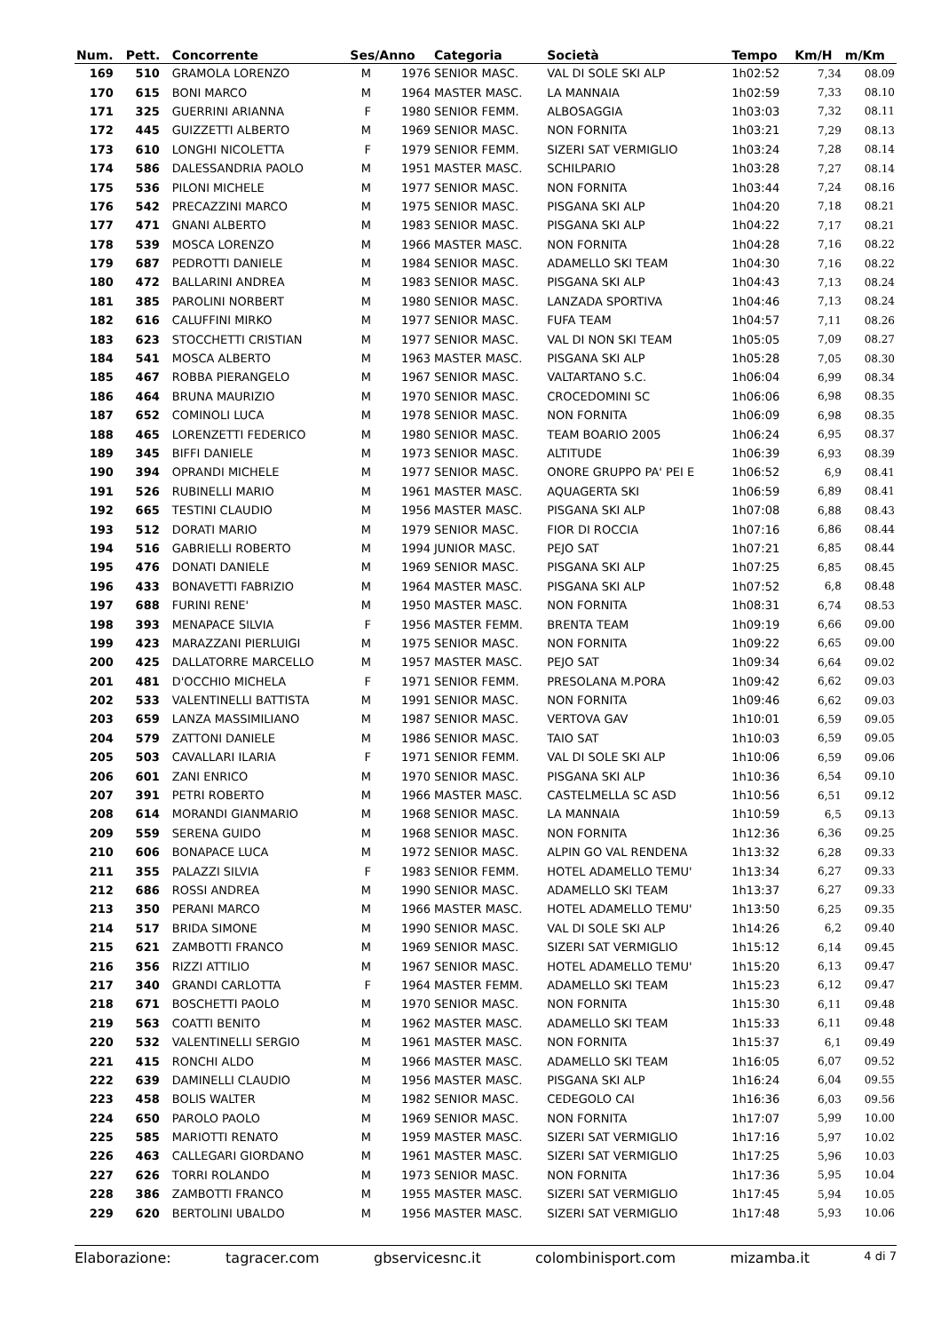| Num. | Pett. | Concorrente | Ses/Anno | | Categoria | Società | Tempo | Km/H | m/Km |
| --- | --- | --- | --- | --- | --- | --- | --- | --- | --- |
| 169 | 510 | GRAMOLA LORENZO | M | 1976 | SENIOR MASC. | VAL DI SOLE SKI ALP | 1h02:52 | 7,34 | 08.09 |
| 170 | 615 | BONI MARCO | M | 1964 | MASTER MASC. | LA MANNAIA | 1h02:59 | 7,33 | 08.10 |
| 171 | 325 | GUERRINI ARIANNA | F | 1980 | SENIOR FEMM. | ALBOSAGGIA | 1h03:03 | 7,32 | 08.11 |
| 172 | 445 | GUIZZETTI ALBERTO | M | 1969 | SENIOR MASC. | NON FORNITA | 1h03:21 | 7,29 | 08.13 |
| 173 | 610 | LONGHI NICOLETTA | F | 1979 | SENIOR FEMM. | SIZERI SAT VERMIGLIO | 1h03:24 | 7,28 | 08.14 |
| 174 | 586 | DALESSANDRIA PAOLO | M | 1951 | MASTER MASC. | SCHILPARIO | 1h03:28 | 7,27 | 08.14 |
| 175 | 536 | PILONI MICHELE | M | 1977 | SENIOR MASC. | NON FORNITA | 1h03:44 | 7,24 | 08.16 |
| 176 | 542 | PRECAZZINI MARCO | M | 1975 | SENIOR MASC. | PISGANA SKI ALP | 1h04:20 | 7,18 | 08.21 |
| 177 | 471 | GNANI ALBERTO | M | 1983 | SENIOR MASC. | PISGANA SKI ALP | 1h04:22 | 7,17 | 08.21 |
| 178 | 539 | MOSCA LORENZO | M | 1966 | MASTER MASC. | NON FORNITA | 1h04:28 | 7,16 | 08.22 |
| 179 | 687 | PEDROTTI DANIELE | M | 1984 | SENIOR MASC. | ADAMELLO SKI TEAM | 1h04:30 | 7,16 | 08.22 |
| 180 | 472 | BALLARINI ANDREA | M | 1983 | SENIOR MASC. | PISGANA SKI ALP | 1h04:43 | 7,13 | 08.24 |
| 181 | 385 | PAROLINI NORBERT | M | 1980 | SENIOR MASC. | LANZADA SPORTIVA | 1h04:46 | 7,13 | 08.24 |
| 182 | 616 | CALUFFINI MIRKO | M | 1977 | SENIOR MASC. | FUFA TEAM | 1h04:57 | 7,11 | 08.26 |
| 183 | 623 | STOCCHETTI CRISTIAN | M | 1977 | SENIOR MASC. | VAL DI NON SKI TEAM | 1h05:05 | 7,09 | 08.27 |
| 184 | 541 | MOSCA ALBERTO | M | 1963 | MASTER MASC. | PISGANA SKI ALP | 1h05:28 | 7,05 | 08.30 |
| 185 | 467 | ROBBA PIERANGELO | M | 1967 | SENIOR MASC. | VALTARTANO S.C. | 1h06:04 | 6,99 | 08.34 |
| 186 | 464 | BRUNA MAURIZIO | M | 1970 | SENIOR MASC. | CROCEDOMINI SC | 1h06:06 | 6,98 | 08.35 |
| 187 | 652 | COMINOLI LUCA | M | 1978 | SENIOR MASC. | NON FORNITA | 1h06:09 | 6,98 | 08.35 |
| 188 | 465 | LORENZETTI FEDERICO | M | 1980 | SENIOR MASC. | TEAM BOARIO 2005 | 1h06:24 | 6,95 | 08.37 |
| 189 | 345 | BIFFI DANIELE | M | 1973 | SENIOR MASC. | ALTITUDE | 1h06:39 | 6,93 | 08.39 |
| 190 | 394 | OPRANDI MICHELE | M | 1977 | SENIOR MASC. | ONORE GRUPPO PA' PEI E | 1h06:52 | 6,9 | 08.41 |
| 191 | 526 | RUBINELLI MARIO | M | 1961 | MASTER MASC. | AQUAGERTA SKI | 1h06:59 | 6,89 | 08.41 |
| 192 | 665 | TESTINI CLAUDIO | M | 1956 | MASTER MASC. | PISGANA SKI ALP | 1h07:08 | 6,88 | 08.43 |
| 193 | 512 | DORATI MARIO | M | 1979 | SENIOR MASC. | FIOR DI ROCCIA | 1h07:16 | 6,86 | 08.44 |
| 194 | 516 | GABRIELLI ROBERTO | M | 1994 | JUNIOR MASC. | PEJO SAT | 1h07:21 | 6,85 | 08.44 |
| 195 | 476 | DONATI DANIELE | M | 1969 | SENIOR MASC. | PISGANA SKI ALP | 1h07:25 | 6,85 | 08.45 |
| 196 | 433 | BONAVETTI FABRIZIO | M | 1964 | MASTER MASC. | PISGANA SKI ALP | 1h07:52 | 6,8 | 08.48 |
| 197 | 688 | FURINI RENE' | M | 1950 | MASTER MASC. | NON FORNITA | 1h08:31 | 6,74 | 08.53 |
| 198 | 393 | MENAPACE SILVIA | F | 1956 | MASTER FEMM. | BRENTA TEAM | 1h09:19 | 6,66 | 09.00 |
| 199 | 423 | MARAZZANI PIERLUIGI | M | 1975 | SENIOR MASC. | NON FORNITA | 1h09:22 | 6,65 | 09.00 |
| 200 | 425 | DALLATORRE MARCELLO | M | 1957 | MASTER MASC. | PEJO SAT | 1h09:34 | 6,64 | 09.02 |
| 201 | 481 | D'OCCHIO MICHELA | F | 1971 | SENIOR FEMM. | PRESOLANA M.PORA | 1h09:42 | 6,62 | 09.03 |
| 202 | 533 | VALENTINELLI BATTISTA | M | 1991 | SENIOR MASC. | NON FORNITA | 1h09:46 | 6,62 | 09.03 |
| 203 | 659 | LANZA MASSIMILIANO | M | 1987 | SENIOR MASC. | VERTOVA GAV | 1h10:01 | 6,59 | 09.05 |
| 204 | 579 | ZATTONI DANIELE | M | 1986 | SENIOR MASC. | TAIO SAT | 1h10:03 | 6,59 | 09.05 |
| 205 | 503 | CAVALLARI ILARIA | F | 1971 | SENIOR FEMM. | VAL DI SOLE SKI ALP | 1h10:06 | 6,59 | 09.06 |
| 206 | 601 | ZANI ENRICO | M | 1970 | SENIOR MASC. | PISGANA SKI ALP | 1h10:36 | 6,54 | 09.10 |
| 207 | 391 | PETRI ROBERTO | M | 1966 | MASTER MASC. | CASTELMELLA SC ASD | 1h10:56 | 6,51 | 09.12 |
| 208 | 614 | MORANDI GIANMARIO | M | 1968 | SENIOR MASC. | LA MANNAIA | 1h10:59 | 6,5 | 09.13 |
| 209 | 559 | SERENA GUIDO | M | 1968 | SENIOR MASC. | NON FORNITA | 1h12:36 | 6,36 | 09.25 |
| 210 | 606 | BONAPACE LUCA | M | 1972 | SENIOR MASC. | ALPIN GO VAL RENDENA | 1h13:32 | 6,28 | 09.33 |
| 211 | 355 | PALAZZI SILVIA | F | 1983 | SENIOR FEMM. | HOTEL ADAMELLO TEMU' | 1h13:34 | 6,27 | 09.33 |
| 212 | 686 | ROSSI ANDREA | M | 1990 | SENIOR MASC. | ADAMELLO SKI TEAM | 1h13:37 | 6,27 | 09.33 |
| 213 | 350 | PERANI MARCO | M | 1966 | MASTER MASC. | HOTEL ADAMELLO TEMU' | 1h13:50 | 6,25 | 09.35 |
| 214 | 517 | BRIDA SIMONE | M | 1990 | SENIOR MASC. | VAL DI SOLE SKI ALP | 1h14:26 | 6,2 | 09.40 |
| 215 | 621 | ZAMBOTTI FRANCO | M | 1969 | SENIOR MASC. | SIZERI SAT VERMIGLIO | 1h15:12 | 6,14 | 09.45 |
| 216 | 356 | RIZZI ATTILIO | M | 1967 | SENIOR MASC. | HOTEL ADAMELLO TEMU' | 1h15:20 | 6,13 | 09.47 |
| 217 | 340 | GRANDI CARLOTTA | F | 1964 | MASTER FEMM. | ADAMELLO SKI TEAM | 1h15:23 | 6,12 | 09.47 |
| 218 | 671 | BOSCHETTI PAOLO | M | 1970 | SENIOR MASC. | NON FORNITA | 1h15:30 | 6,11 | 09.48 |
| 219 | 563 | COATTI BENITO | M | 1962 | MASTER MASC. | ADAMELLO SKI TEAM | 1h15:33 | 6,11 | 09.48 |
| 220 | 532 | VALENTINELLI SERGIO | M | 1961 | MASTER MASC. | NON FORNITA | 1h15:37 | 6,1 | 09.49 |
| 221 | 415 | RONCHI ALDO | M | 1966 | MASTER MASC. | ADAMELLO SKI TEAM | 1h16:05 | 6,07 | 09.52 |
| 222 | 639 | DAMINELLI CLAUDIO | M | 1956 | MASTER MASC. | PISGANA SKI ALP | 1h16:24 | 6,04 | 09.55 |
| 223 | 458 | BOLIS WALTER | M | 1982 | SENIOR MASC. | CEDEGOLO CAI | 1h16:36 | 6,03 | 09.56 |
| 224 | 650 | PAROLO PAOLO | M | 1969 | SENIOR MASC. | NON FORNITA | 1h17:07 | 5,99 | 10.00 |
| 225 | 585 | MARIOTTI RENATO | M | 1959 | MASTER MASC. | SIZERI SAT VERMIGLIO | 1h17:16 | 5,97 | 10.02 |
| 226 | 463 | CALLEGARI GIORDANO | M | 1961 | MASTER MASC. | SIZERI SAT VERMIGLIO | 1h17:25 | 5,96 | 10.03 |
| 227 | 626 | TORRI ROLANDO | M | 1973 | SENIOR MASC. | NON FORNITA | 1h17:36 | 5,95 | 10.04 |
| 228 | 386 | ZAMBOTTI FRANCO | M | 1955 | MASTER MASC. | SIZERI SAT VERMIGLIO | 1h17:45 | 5,94 | 10.05 |
| 229 | 620 | BERTOLINI UBALDO | M | 1956 | MASTER MASC. | SIZERI SAT VERMIGLIO | 1h17:48 | 5,93 | 10.06 |
Elaborazione: tagracer.com gbservicesnc.it colombinisport.com mizamba.it 4 di 7